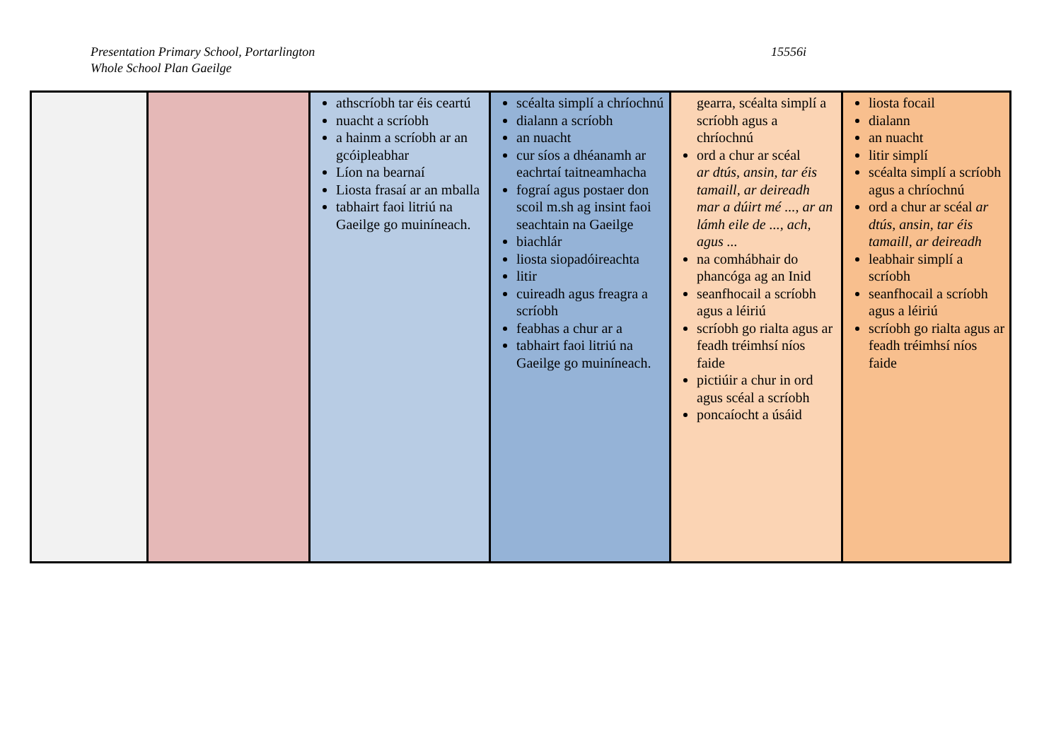Presentation Primary School, Portarlington
Whole School Plan Gaeilge
15556i
| | | athscríobh tar éis ceartú nuacht a scríobh a hainm a scríobh ar an gcóipleabhar Líon na bearnaí Liosta frasaí ar an mballa tabhairt faoi litriú na Gaeilge go muiníneach. | scéalta simplí a chríochnú dialann a scríobh an nuacht cur síos a dhéanamh ar eachrtaí taitneamhacha fograí agus postaer don scoil m.sh ag insint faoi seachtain na Gaeilge biachlár liosta siopadóireachta litir cuireadh agus freagra a scríobh feabhas a chur ar a tabhairt faoi litriú na Gaeilge go muiníneach. | gearra, scéalta simplí a scríobh agus a chríochnú ord a chur ar scéal ar dtús, ansin, tar éis tamaill, ar deireadh mar a dúirt mé ..., ar an lámh eile de ..., ach, agus ... na comhábhair do phancóga ag an Inid seanfhocail a scríobh agus a léiriú scríobh go rialta agus ar feadh tréimhsí níos faide pictiúir a chur in ord agus scéal a scríobh poncaíocht a úsáid | liosta focail dialann an nuacht litir simplí scéalta simplí a scríobh agus a chríochnú ord a chur ar scéal ar dtús, ansin, tar éis tamaill, ar deireadh leabhair simplí a scríobh seanfhocail a scríobh agus a léiriú scríobh go rialta agus ar feadh tréimhsí níos faide |